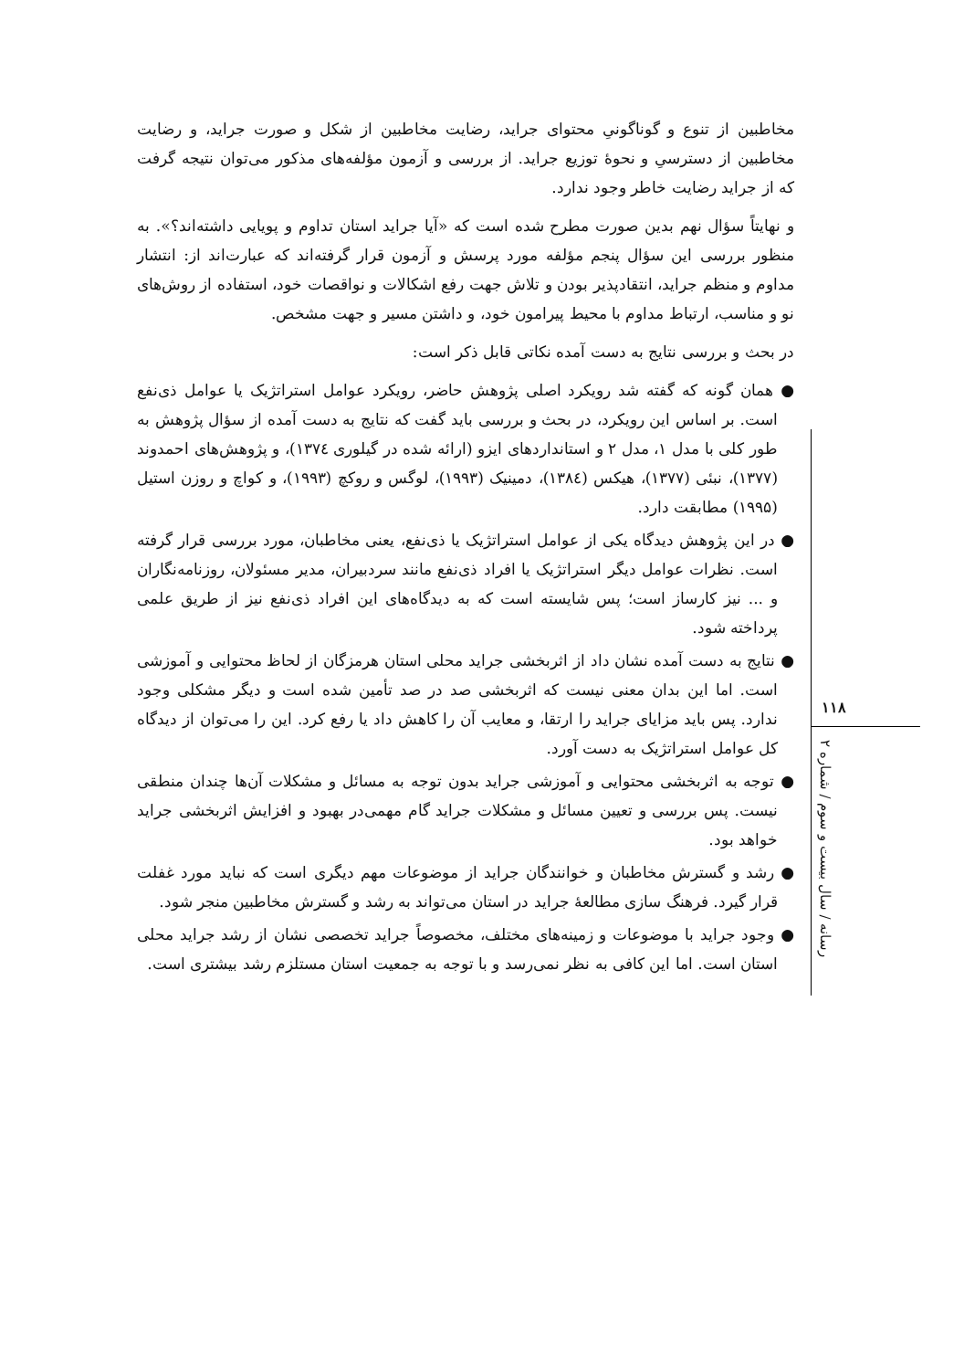مخاطبین از تنوع و گوناگونیِ محتوای جراید، رضایت مخاطبین از شکل و صورت جراید، و رضایت مخاطبین از دسترسیِ و نحوهٔ توزیع جراید. از بررسی و آزمون مؤلفه‌های مذکور می‌توان نتیجه گرفت که از جراید رضایت خاطر وجود ندارد.
و نهایتاً سؤال نهم بدین صورت مطرح شده است که «آیا جراید استان تداوم و پویایی داشته‌اند؟». به منظور بررسی این سؤال پنجم مؤلفه مورد پرسش و آزمون قرار گرفته‌اند که عبارت‌اند از: انتشار مداوم و منظم جراید، انتقادپذیر بودن و تلاش جهت رفع اشکالات و نواقصات خود، استفاده از روش‌های نو و مناسب، ارتباط مداوم با محیط پیرامون خود، و داشتن مسیر و جهت مشخص.
در بحث و بررسی نتایج به دست آمده نکاتی قابل ذکر است:
● همان گونه که گفته شد رویکرد اصلی پژوهش حاضر، رویکرد عوامل استراتژیک یا عوامل ذی‌نفع است. بر اساس این رویکرد، در بحث و بررسی باید گفت که نتایج به دست آمده از سؤال پژوهش به طور کلی با مدل ۱، مدل ۲ و استانداردهای ایزو (ارائه شده در گیلوری ۱۳۷٤)، و پژوهش‌های احمدوند (۱۳۷۷)، نبئی (۱۳۷۷)، هیکس (۱۳۸٤)، دمینیک (۱۹۹۳)، لوگس و روکچ (۱۹۹۳)، و کواچ و روزن استیل (۱۹۹۵) مطابقت دارد.
● در این پژوهش دیدگاه یکی از عوامل استراتژیک یا ذی‌نفع، یعنی مخاطبان، مورد بررسی قرار گرفته است. نظرات عوامل دیگر استراتژیک یا افراد ذی‌نفع مانند سردبیران، مدیر مسئولان، روزنامه‌نگاران و ... نیز کارساز است؛ پس شایسته است که به دیدگاه‌های این افراد ذی‌نفع نیز از طریق علمی پرداخته شود.
● نتایج به دست آمده نشان داد از اثربخشی جراید محلی استان هرمزگان از لحاظ محتوایی و آموزشی است. اما این بدان معنی نیست که اثربخشی صد در صد تأمین شده است و دیگر مشکلی وجود ندارد. پس باید مزایای جراید را ارتقا، و معایب آن را کاهش داد یا رفع کرد. این را می‌توان از دیدگاه کل عوامل استراتژیک به دست آورد.
● توجه به اثربخشی محتوایی و آموزشی جراید بدون توجه به مسائل و مشکلات آن‌ها چندان منطقی نیست. پس بررسی و تعیین مسائل و مشکلات جراید گام مهمی‌در بهبود و افزایش اثربخشی جراید خواهد بود.
● رشد و گسترش مخاطبان و خوانندگان جراید از موضوعات مهم دیگری است که نباید مورد غفلت قرار گیرد. فرهنگ سازی مطالعهٔ جراید در استان می‌تواند به رشد و گسترش مخاطبین منجر شود.
● وجود جراید با موضوعات و زمینه‌های مختلف، مخصوصاً جراید تخصصی نشان از رشد جراید محلی استان است. اما این کافی به نظر نمی‌رسد و با توجه به جمعیت استان مستلزم رشد بیشتری است.
۱۱۸
رسانه / سال بیست و سوم / شماره ۲